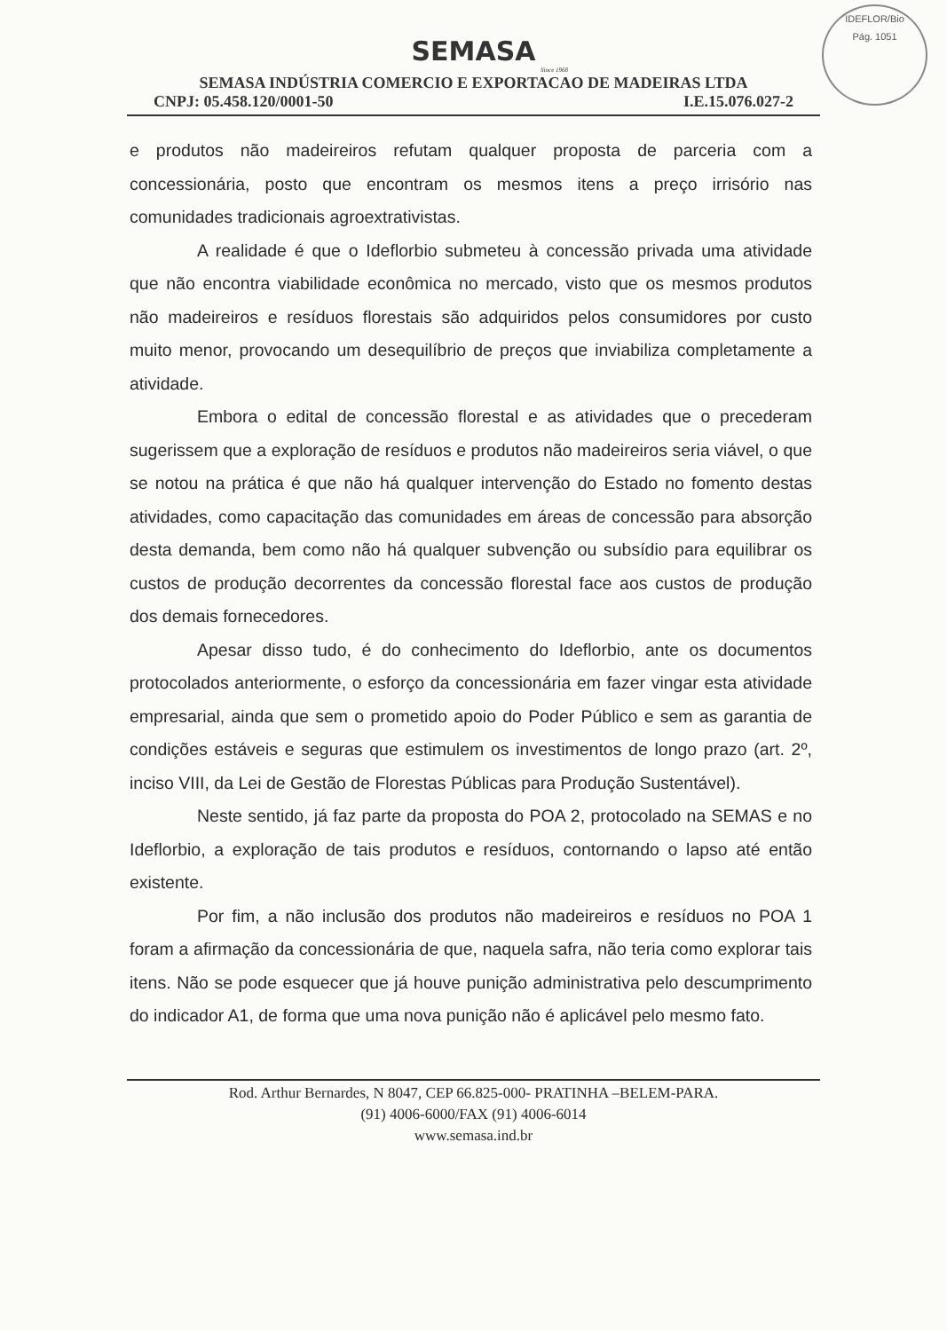IDEFLOR/Bio
Pág. 1051
SEMASA
Since 1968
SEMASA INDÚSTRIA COMERCIO E EXPORTACAO DE MADEIRAS LTDA
CNPJ: 05.458.120/0001-50 I.E.15.076.027-2
e produtos não madeireiros refutam qualquer proposta de parceria com a concessionária, posto que encontram os mesmos itens a preço irrisório nas comunidades tradicionais agroextrativistas.
A realidade é que o Ideflorbio submeteu à concessão privada uma atividade que não encontra viabilidade econômica no mercado, visto que os mesmos produtos não madeireiros e resíduos florestais são adquiridos pelos consumidores por custo muito menor, provocando um desequilíbrio de preços que inviabiliza completamente a atividade.
Embora o edital de concessão florestal e as atividades que o precederam sugerissem que a exploração de resíduos e produtos não madeireiros seria viável, o que se notou na prática é que não há qualquer intervenção do Estado no fomento destas atividades, como capacitação das comunidades em áreas de concessão para absorção desta demanda, bem como não há qualquer subvenção ou subsídio para equilibrar os custos de produção decorrentes da concessão florestal face aos custos de produção dos demais fornecedores.
Apesar disso tudo, é do conhecimento do Ideflorbio, ante os documentos protocolados anteriormente, o esforço da concessionária em fazer vingar esta atividade empresarial, ainda que sem o prometido apoio do Poder Público e sem as garantia de condições estáveis e seguras que estimulem os investimentos de longo prazo (art. 2º, inciso VIII, da Lei de Gestão de Florestas Públicas para Produção Sustentável).
Neste sentido, já faz parte da proposta do POA 2, protocolado na SEMAS e no Ideflorbio, a exploração de tais produtos e resíduos, contornando o lapso até então existente.
Por fim, a não inclusão dos produtos não madeireiros e resíduos no POA 1 foram a afirmação da concessionária de que, naquela safra, não teria como explorar tais itens. Não se pode esquecer que já houve punição administrativa pelo descumprimento do indicador A1, de forma que uma nova punição não é aplicável pelo mesmo fato.
Rod. Arthur Bernardes, N 8047, CEP 66.825-000- PRATINHA –BELEM-PARA.
(91) 4006-6000/FAX (91) 4006-6014
www.semasa.ind.br